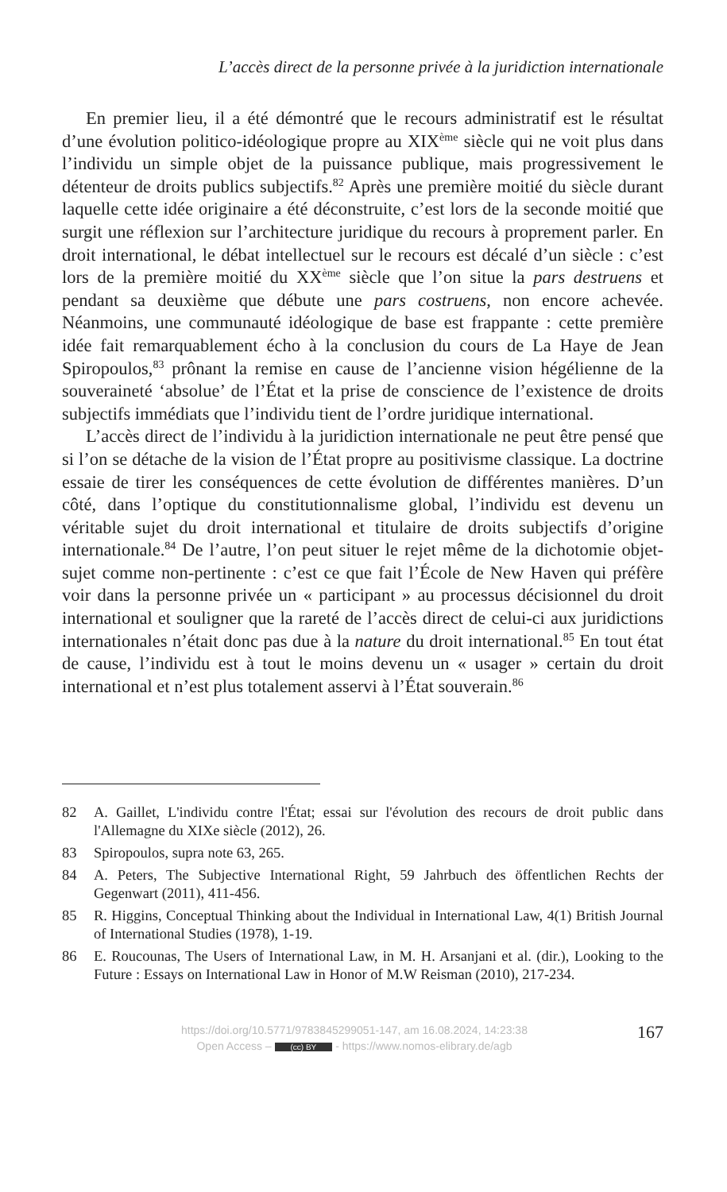L’accès direct de la personne privée à la juridiction internationale
En premier lieu, il a été démontré que le recours administratif est le résultat d’une évolution politico-idéologique propre au XIX<sup>ème</sup> siècle qui ne voit plus dans l’individu un simple objet de la puissance publique, mais progressivement le détenteur de droits publics subjectifs.<sup>82</sup> Après une première moitié du siècle durant laquelle cette idée originaire a été déconstruite, c’est lors de la seconde moitié que surgit une réflexion sur l’architecture juridique du recours à proprement parler. En droit international, le débat intellectuel sur le recours est décalé d’un siècle : c’est lors de la première moitié du XX<sup>ème</sup> siècle que l’on situe la pars destruens et pendant sa deuxième que débute une pars costruens, non encore achevée. Néanmoins, une communauté idéologique de base est frappante : cette première idée fait remarquablement écho à la conclusion du cours de La Haye de Jean Spiropoulos,<sup>83</sup> prônant la remise en cause de l’ancienne vision hégélienne de la souveraineté ‘absolue’ de l’État et la prise de conscience de l’existence de droits subjectifs immédiats que l’individu tient de l’ordre juridique international.
L’accès direct de l’individu à la juridiction internationale ne peut être pensé que si l’on se détache de la vision de l’État propre au positivisme classique. La doctrine essaie de tirer les conséquences de cette évolution de différentes manières. D’un côté, dans l’optique du constitutionnalisme global, l’individu est devenu un véritable sujet du droit international et titulaire de droits subjectifs d’origine internationale.<sup>84</sup> De l’autre, l’on peut situer le rejet même de la dichotomie objet-sujet comme non-pertinente : c’est ce que fait l’École de New Haven qui préfère voir dans la personne privée un « participant » au processus décisionnel du droit international et souligner que la rareté de l’accès direct de celui-ci aux juridictions internationales n’était donc pas due à la nature du droit international.<sup>85</sup> En tout état de cause, l’individu est à tout le moins devenu un « usager » certain du droit international et n’est plus totalement asservi à l’État souverain.<sup>86</sup>
82 A. Gaillet, L'individu contre l'État; essai sur l'évolution des recours de droit public dans l'Allemagne du XIXe siècle (2012), 26.
83 Spiropoulos, supra note 63, 265.
84 A. Peters, The Subjective International Right, 59 Jahrbuch des öffentlichen Rechts der Gegenwart (2011), 411-456.
85 R. Higgins, Conceptual Thinking about the Individual in International Law, 4(1) British Journal of International Studies (1978), 1-19.
86 E. Roucounas, The Users of International Law, in M. H. Arsanjani et al. (dir.), Looking to the Future : Essays on International Law in Honor of M.W Reisman (2010), 217-234.
https://doi.org/10.5771/9783845299051-147, am 16.08.2024, 14:23:38
Open Access – (cc) BY - https://www.nomos-elibrary.de/agb
167